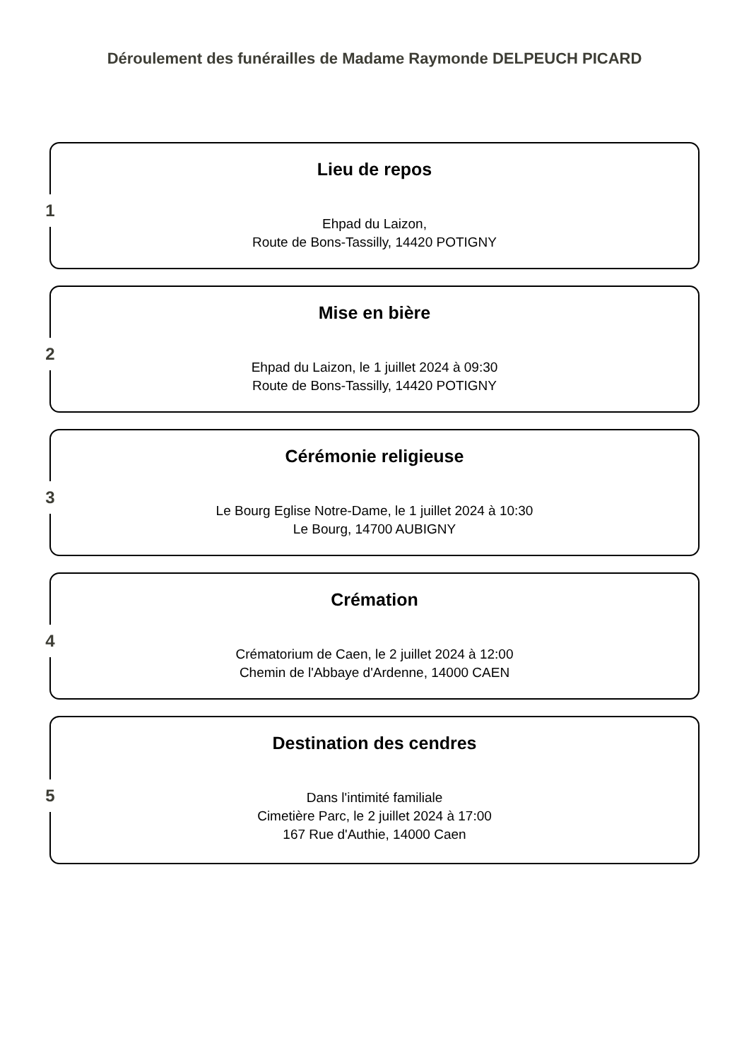Déroulement des funérailles de Madame Raymonde DELPEUCH PICARD
1
Lieu de repos
Ehpad du Laizon,
Route de Bons-Tassilly, 14420 POTIGNY
2
Mise en bière
Ehpad du Laizon, le 1 juillet 2024 à 09:30
Route de Bons-Tassilly, 14420 POTIGNY
3
Cérémonie religieuse
Le Bourg Eglise Notre-Dame, le 1 juillet 2024 à 10:30
Le Bourg, 14700 AUBIGNY
4
Crémation
Crématorium de Caen, le 2 juillet 2024 à 12:00
Chemin de l'Abbaye d'Ardenne, 14000 CAEN
5
Destination des cendres
Dans l'intimité familiale
Cimetière Parc, le 2 juillet 2024 à 17:00
167 Rue d'Authie, 14000 Caen